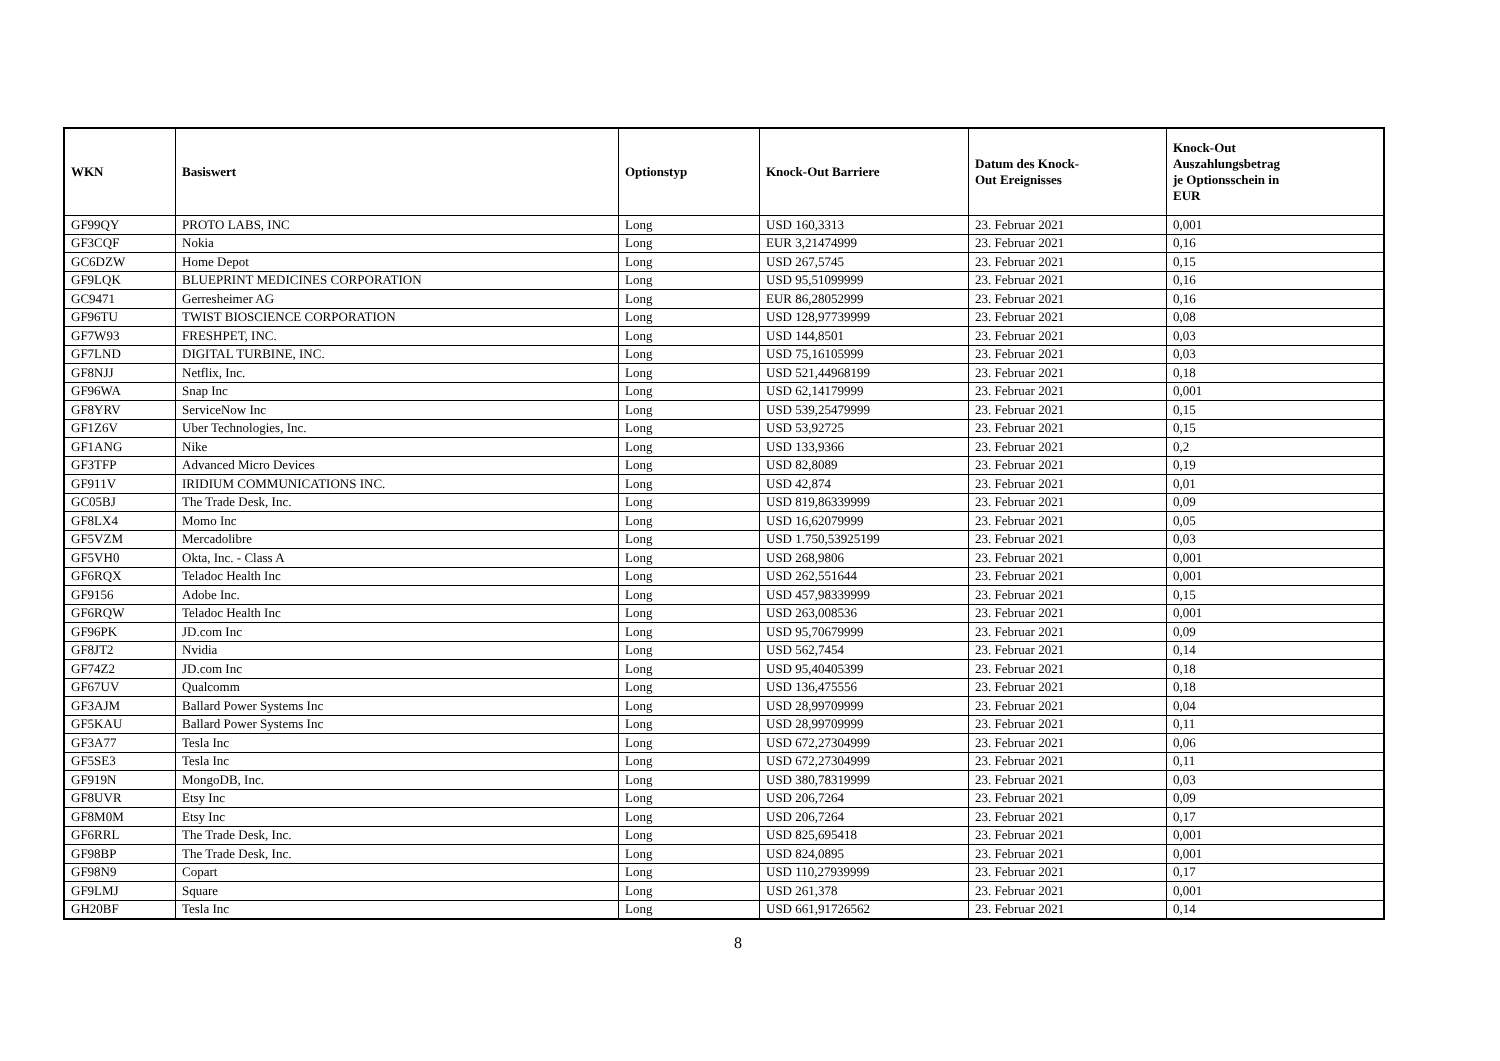| WKN | Basiswert | Optionstyp | Knock-Out Barriere | Datum des Knock- Out Ereignisses | Knock-Out Auszahlungsbetrag je Optionsschein in EUR |
| --- | --- | --- | --- | --- | --- |
| GF99QY | PROTO LABS, INC | Long | USD 160,3313 | 23. Februar 2021 | 0,001 |
| GF3CQF | Nokia | Long | EUR 3,21474999 | 23. Februar 2021 | 0,16 |
| GC6DZW | Home Depot | Long | USD 267,5745 | 23. Februar 2021 | 0,15 |
| GF9LQK | BLUEPRINT MEDICINES CORPORATION | Long | USD 95,51099999 | 23. Februar 2021 | 0,16 |
| GC9471 | Gerresheimer AG | Long | EUR 86,28052999 | 23. Februar 2021 | 0,16 |
| GF96TU | TWIST BIOSCIENCE CORPORATION | Long | USD 128,97739999 | 23. Februar 2021 | 0,08 |
| GF7W93 | FRESHPET, INC. | Long | USD 144,8501 | 23. Februar 2021 | 0,03 |
| GF7LND | DIGITAL TURBINE, INC. | Long | USD 75,16105999 | 23. Februar 2021 | 0,03 |
| GF8NJJ | Netflix, Inc. | Long | USD 521,44968199 | 23. Februar 2021 | 0,18 |
| GF96WA | Snap Inc | Long | USD 62,14179999 | 23. Februar 2021 | 0,001 |
| GF8YRV | ServiceNow Inc | Long | USD 539,25479999 | 23. Februar 2021 | 0,15 |
| GF1Z6V | Uber Technologies, Inc. | Long | USD 53,92725 | 23. Februar 2021 | 0,15 |
| GF1ANG | Nike | Long | USD 133,9366 | 23. Februar 2021 | 0,2 |
| GF3TFP | Advanced Micro Devices | Long | USD 82,8089 | 23. Februar 2021 | 0,19 |
| GF911V | IRIDIUM COMMUNICATIONS INC. | Long | USD 42,874 | 23. Februar 2021 | 0,01 |
| GC05BJ | The Trade Desk, Inc. | Long | USD 819,86339999 | 23. Februar 2021 | 0,09 |
| GF8LX4 | Momo Inc | Long | USD 16,62079999 | 23. Februar 2021 | 0,05 |
| GF5VZM | Mercadolibre | Long | USD 1.750,53925199 | 23. Februar 2021 | 0,03 |
| GF5VH0 | Okta, Inc. - Class A | Long | USD 268,9806 | 23. Februar 2021 | 0,001 |
| GF6RQX | Teladoc Health Inc | Long | USD 262,551644 | 23. Februar 2021 | 0,001 |
| GF9156 | Adobe Inc. | Long | USD 457,98339999 | 23. Februar 2021 | 0,15 |
| GF6RQW | Teladoc Health Inc | Long | USD 263,008536 | 23. Februar 2021 | 0,001 |
| GF96PK | JD.com Inc | Long | USD 95,70679999 | 23. Februar 2021 | 0,09 |
| GF8JT2 | Nvidia | Long | USD 562,7454 | 23. Februar 2021 | 0,14 |
| GF74Z2 | JD.com Inc | Long | USD 95,40405399 | 23. Februar 2021 | 0,18 |
| GF67UV | Qualcomm | Long | USD 136,475556 | 23. Februar 2021 | 0,18 |
| GF3AJM | Ballard Power Systems Inc | Long | USD 28,99709999 | 23. Februar 2021 | 0,04 |
| GF5KAU | Ballard Power Systems Inc | Long | USD 28,99709999 | 23. Februar 2021 | 0,11 |
| GF3A77 | Tesla Inc | Long | USD 672,27304999 | 23. Februar 2021 | 0,06 |
| GF5SE3 | Tesla Inc | Long | USD 672,27304999 | 23. Februar 2021 | 0,11 |
| GF919N | MongoDB, Inc. | Long | USD 380,78319999 | 23. Februar 2021 | 0,03 |
| GF8UVR | Etsy Inc | Long | USD 206,7264 | 23. Februar 2021 | 0,09 |
| GF8M0M | Etsy Inc | Long | USD 206,7264 | 23. Februar 2021 | 0,17 |
| GF6RRL | The Trade Desk, Inc. | Long | USD 825,695418 | 23. Februar 2021 | 0,001 |
| GF98BP | The Trade Desk, Inc. | Long | USD 824,0895 | 23. Februar 2021 | 0,001 |
| GF98N9 | Copart | Long | USD 110,27939999 | 23. Februar 2021 | 0,17 |
| GF9LMJ | Square | Long | USD 261,378 | 23. Februar 2021 | 0,001 |
| GH20BF | Tesla Inc | Long | USD 661,91726562 | 23. Februar 2021 | 0,14 |
8